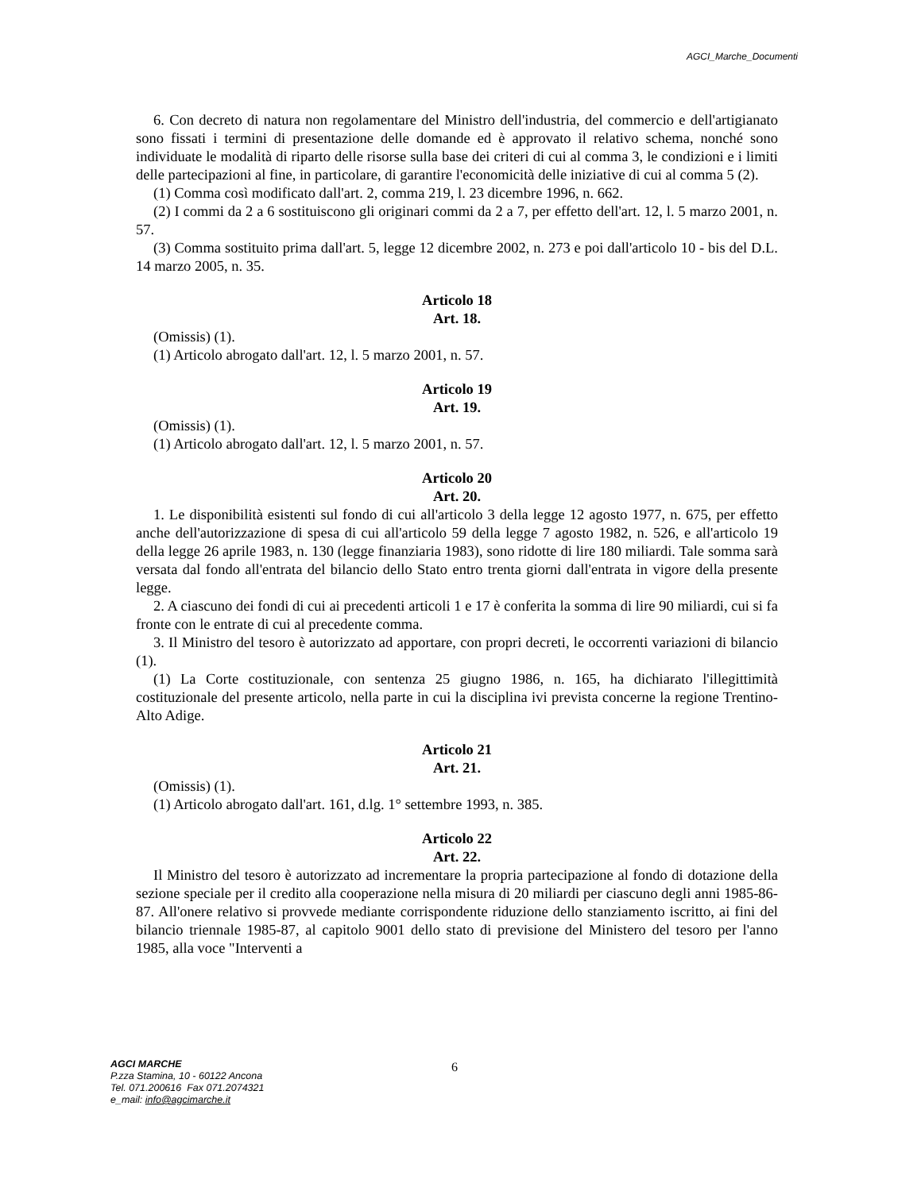AGCI_Marche_Documenti
6. Con decreto di natura non regolamentare del Ministro dell'industria, del commercio e dell'artigianato sono fissati i termini di presentazione delle domande ed è approvato il relativo schema, nonché sono individuate le modalità di riparto delle risorse sulla base dei criteri di cui al comma 3, le condizioni e i limiti delle partecipazioni al fine, in particolare, di garantire l'economicità delle iniziative di cui al comma 5 (2).
(1) Comma così modificato dall'art. 2, comma 219, l. 23 dicembre 1996, n. 662.
(2) I commi da 2 a 6 sostituiscono gli originari commi da 2 a 7, per effetto dell'art. 12, l. 5 marzo 2001, n. 57.
(3) Comma sostituito prima dall'art. 5, legge 12 dicembre 2002, n. 273 e poi dall'articolo 10 - bis del D.L. 14 marzo 2005, n. 35.
Articolo 18
Art. 18.
(Omissis) (1).
(1) Articolo abrogato dall'art. 12, l. 5 marzo 2001, n. 57.
Articolo 19
Art. 19.
(Omissis) (1).
(1) Articolo abrogato dall'art. 12, l. 5 marzo 2001, n. 57.
Articolo 20
Art. 20.
1. Le disponibilità esistenti sul fondo di cui all'articolo 3 della legge 12 agosto 1977, n. 675, per effetto anche dell'autorizzazione di spesa di cui all'articolo 59 della legge 7 agosto 1982, n. 526, e all'articolo 19 della legge 26 aprile 1983, n. 130 (legge finanziaria 1983), sono ridotte di lire 180 miliardi. Tale somma sarà versata dal fondo all'entrata del bilancio dello Stato entro trenta giorni dall'entrata in vigore della presente legge.
2. A ciascuno dei fondi di cui ai precedenti articoli 1 e 17 è conferita la somma di lire 90 miliardi, cui si fa fronte con le entrate di cui al precedente comma.
3. Il Ministro del tesoro è autorizzato ad apportare, con propri decreti, le occorrenti variazioni di bilancio (1).
(1) La Corte costituzionale, con sentenza 25 giugno 1986, n. 165, ha dichiarato l'illegittimità costituzionale del presente articolo, nella parte in cui la disciplina ivi prevista concerne la regione Trentino-Alto Adige.
Articolo 21
Art. 21.
(Omissis) (1).
(1) Articolo abrogato dall'art. 161, d.lg. 1° settembre 1993, n. 385.
Articolo 22
Art. 22.
Il Ministro del tesoro è autorizzato ad incrementare la propria partecipazione al fondo di dotazione della sezione speciale per il credito alla cooperazione nella misura di 20 miliardi per ciascuno degli anni 1985-86-87. All'onere relativo si provvede mediante corrispondente riduzione dello stanziamento iscritto, ai fini del bilancio triennale 1985-87, al capitolo 9001 dello stato di previsione del Ministero del tesoro per l'anno 1985, alla voce "Interventi a
6
AGCI MARCHE
P.zza Stamina, 10 - 60122 Ancona
Tel. 071.200616 Fax 071.2074321
e_mail: info@agcimarche.it